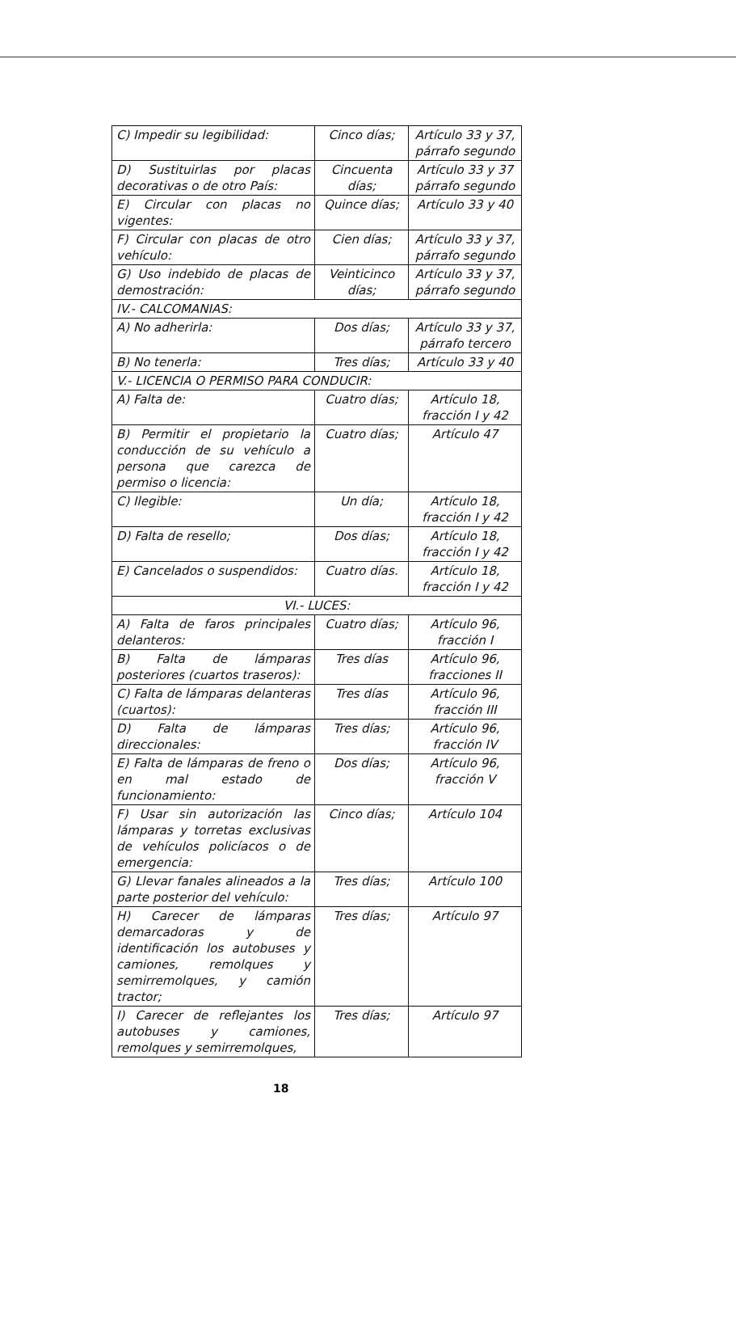| C) Impedir su legibilidad: | Cinco días; | Artículo 33 y 37, párrafo segundo |
| D) Sustituirlas por placas decorativas o de otro País: | Cincuenta días; | Artículo 33 y 37 párrafo segundo |
| E) Circular con placas no vigentes: | Quince días; | Artículo 33 y 40 |
| F) Circular con placas de otro vehículo: | Cien días; | Artículo 33 y 37, párrafo segundo |
| G) Uso indebido de placas de demostración: | Veinticinco días; | Artículo 33 y 37, párrafo segundo |
| IV.- CALCOMANIAS: | | |
| A) No adherirla: | Dos días; | Artículo 33 y 37, párrafo tercero |
| B) No tenerla: | Tres días; | Artículo 33 y 40 |
| V.- LICENCIA O PERMISO PARA CONDUCIR: | | |
| A) Falta de: | Cuatro días; | Artículo 18, fracción I y 42 |
| B) Permitir el propietario la conducción de su vehículo a persona que carezca de permiso o licencia: | Cuatro días; | Artículo 47 |
| C) Ilegible: | Un día; | Artículo 18, fracción I y 42 |
| D) Falta de resello; | Dos días; | Artículo 18, fracción I y 42 |
| E) Cancelados o suspendidos: | Cuatro días. | Artículo 18, fracción I y 42 |
| VI.- LUCES: | | |
| A) Falta de faros principales delanteros: | Cuatro días; | Artículo 96, fracción I |
| B) Falta de lámparas posteriores (cuartos traseros): | Tres días | Artículo 96, fracciones II |
| C) Falta de lámparas delanteras (cuartos): | Tres días | Artículo 96, fracción III |
| D) Falta de lámparas direccionales: | Tres días; | Artículo 96, fracción IV |
| E) Falta de lámparas de freno o en mal estado de funcionamiento: | Dos días; | Artículo 96, fracción V |
| F) Usar sin autorización las lámparas y torretas exclusivas de vehículos policíacos o de emergencia: | Cinco días; | Artículo 104 |
| G) Llevar fanales alineados a la parte posterior del vehículo: | Tres días; | Artículo 100 |
| H) Carecer de lámparas demarcadoras y de identificación los autobuses y camiones, remolques y semirremolques, y camión tractor; | Tres días; | Artículo 97 |
| I) Carecer de reflejantes los autobuses y camiones, remolques y semirremolques, | Tres días; | Artículo 97 |
18